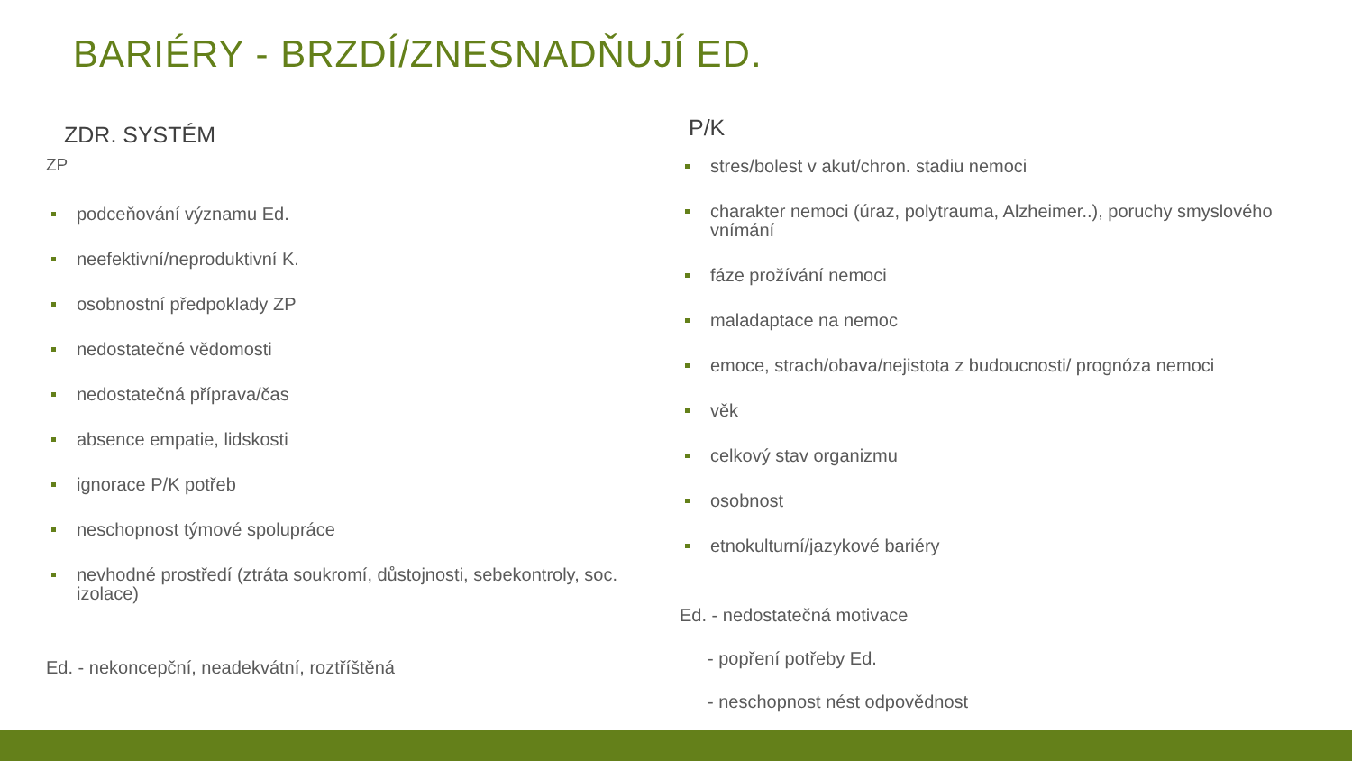BARIÉRY - BRZDÍ/ZNESNADŇUJÍ ED.
ZDR. SYSTÉM
ZP
podceňování významu Ed.
neefektivní/neproduktivní K.
osobnostní předpoklady ZP
nedostatečné vědomosti
nedostatečná příprava/čas
absence empatie, lidskosti
ignorace P/K potřeb
neschopnost týmové spolupráce
nevhodné prostředí (ztráta soukromí, důstojnosti, sebekontroly, soc. izolace)
Ed. - nekoncepční, neadekvátní, roztříštěná
P/K
stres/bolest v akut/chron. stadiu nemoci
charakter nemoci (úraz, polytrauma, Alzheimer..), poruchy smyslového vnímání
fáze prožívání nemoci
maladaptace na nemoc
emoce, strach/obava/nejistota z budoucnosti/ prognóza nemoci
věk
celkový stav organizmu
osobnost
etnokulturní/jazykové bariéry
Ed. - nedostatečná motivace
- popření potřeby Ed.
- neschopnost nést odpovědnost